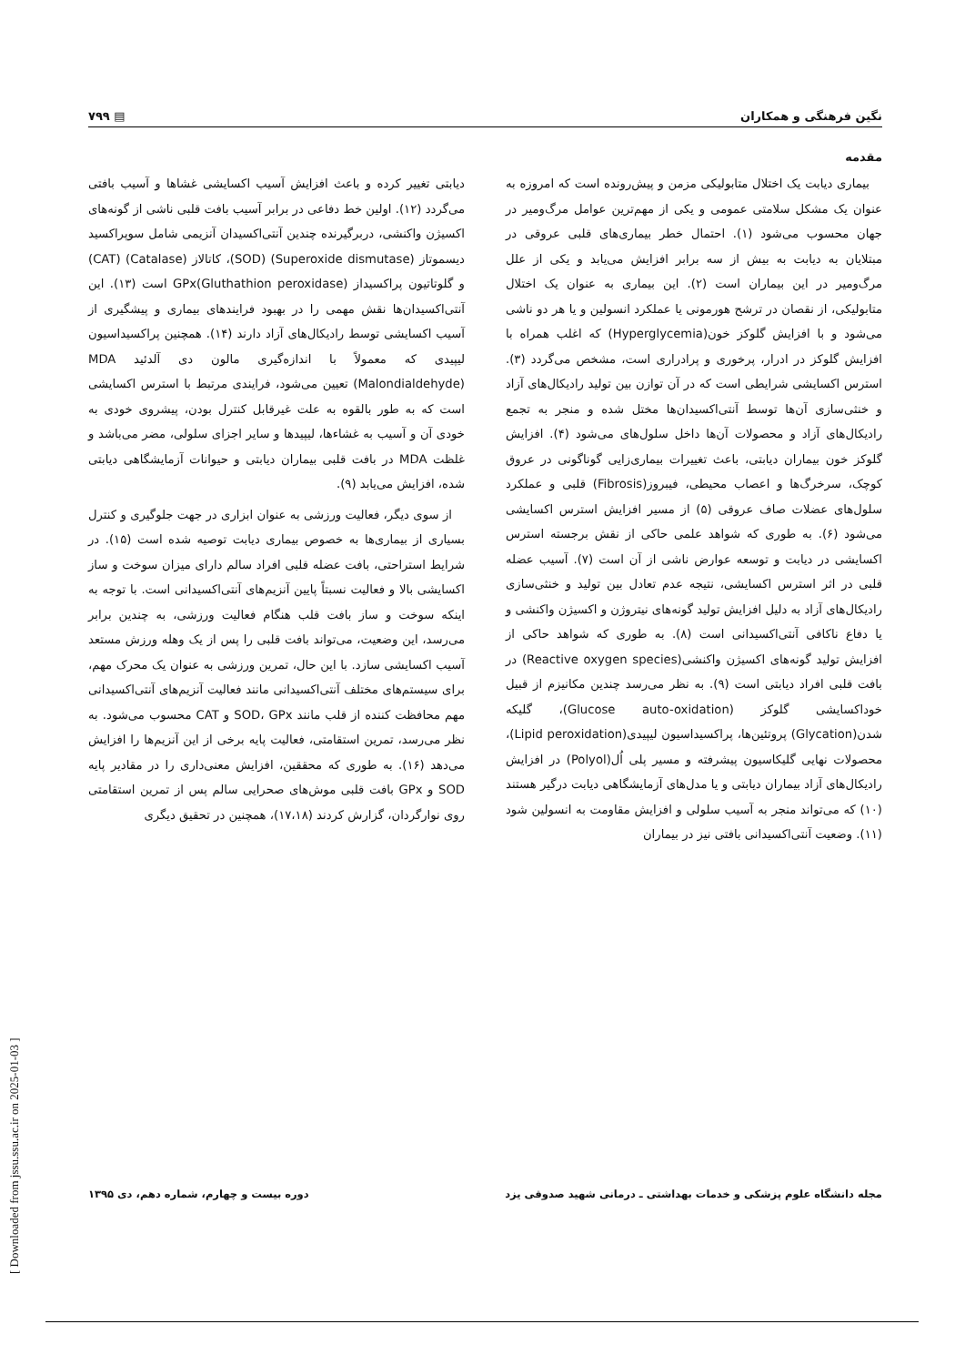نگین فرهنگی و همکاران ▤ ۷۹۹
مقدمه
بیماری دیابت یک اختلال متابولیکی مزمن و پیش‌رونده است که امروزه به عنوان یک مشکل سلامتی عمومی و یکی از مهم‌ترین عوامل مرگ‌ومیر در جهان محسوب می‌شود (۱). احتمال خطر بیماری‌های قلبی عروقی در مبتلایان به دیابت به بیش از سه برابر افزایش می‌یابد و یکی از علل مرگ‌ومیر در این بیماران است (۲). این بیماری به عنوان یک اختلال متابولیکی، از نقصان در ترشح هورمونی یا عملکرد انسولین و یا هر دو ناشی می‌شود و با افزایش گلوکز خون(Hyperglycemia) که اغلب همراه با افزایش گلوکز در ادرار، پرخوری و پرادراری است، مشخص می‌گردد (۳). استرس اکسایشی شرایطی است که در آن توازن بین تولید رادیکال‌های آزاد و خنثی‌سازی آن‌ها توسط آنتی‌اکسیدان‌ها مختل شده و منجر به تجمع رادیکال‌های آزاد و محصولات آن‌ها داخل سلول‌های می‌شود (۴). افزایش گلوکز خون بیماران دیابتی، باعث تغییرات بیماری‌زایی گوناگونی در عروق کوچک، سرخرگ‌ها و اعصاب محیطی، فیبروز(Fibrosis) قلبی و عملکرد سلول‌های عضلات صاف عروقی (۵) از مسیر افزایش استرس اکسایشی می‌شود (۶). به طوری که شواهد علمی حاکی از نقش برجسته استرس اکسایشی در دیابت و توسعه عوارض ناشی از آن است (۷). آسیب عضله قلبی در اثر استرس اکسایشی، نتیجه عدم تعادل بین تولید و خنثی‌سازی رادیکال‌های آزاد به دلیل افزایش تولید گونه‌های نیتروژن و اکسیژن واکنشی و یا دفاع ناکافی آنتی‌اکسیدانی است (۸). به طوری که شواهد حاکی از افزایش تولید گونه‌های اکسیژن واکنشی(Reactive oxygen species) در بافت قلبی افراد دیابتی است (۹). به نظر می‌رسد چندین مکانیزم از قبیل خوداکسایشی گلوکز (Glucose auto-oxidation)، گلیکه شدن(Glycation) پروتئین‌ها، پراکسیداسیون لیپیدی(Lipid peroxidation)، محصولات نهایی گلیکاسیون پیشرفته و مسیر پلی اُل(Polyol) در افزایش رادیکال‌های آزاد بیماران دیابتی و یا مدل‌های آزمایشگاهی دیابت درگیر هستند (۱۰) که می‌تواند منجر به آسیب سلولی و افزایش مقاومت به انسولین شود (۱۱). وضعیت آنتی‌اکسیدانی بافتی نیز در بیماران
دیابتی تغییر کرده و باعث افزایش آسیب اکسایشی غشاها و آسیب بافتی می‌گردد (۱۲). اولین خط دفاعی در برابر آسیب بافت قلبی ناشی از گونه‌های اکسیژن واکنشی، دربرگیرنده چندین آنتی‌اکسیدان آنزیمی شامل سوپراکسید دیسموتاز (Superoxide dismutase) (SOD)، کاتالاز (Catalase) (CAT) و گلوتاتیون پراکسیداز GPx(Gluthathion peroxidase) است (۱۳). این آنتی‌اکسیدان‌ها نقش مهمی را در بهبود فرایندهای بیماری و پیشگیری از آسیب اکسایشی توسط رادیکال‌های آزاد دارند (۱۴). همچنین پراکسیداسیون لیپیدی که معمولاً با اندازه‌گیری مالون دی آلدئید MDA (Malondialdehyde) تعیین می‌شود، فرایندی مرتبط با استرس اکسایشی است که به طور بالقوه به علت غیرقابل کنترل بودن، پیشروی خودی به خودی آن و آسیب به غشاءها، لیپیدها و سایر اجزای سلولی، مضر می‌باشد و غلظت MDA در بافت قلبی بیماران دیابتی و حیوانات آزمایشگاهی دیابتی شده، افزایش می‌یابد (۹).
از سوی دیگر، فعالیت ورزشی به عنوان ابزاری در جهت جلوگیری و کنترل بسیاری از بیماری‌ها به خصوص بیماری دیابت توصیه شده است (۱۵). در شرایط استراحتی، بافت عضله قلبی افراد سالم دارای میزان سوخت و ساز اکسایشی بالا و فعالیت نسبتاً پایین آنزیم‌های آنتی‌اکسیدانی است. با توجه به اینکه سوخت و ساز بافت قلب هنگام فعالیت ورزشی، به چندین برابر می‌رسد، این وضعیت، می‌تواند بافت قلبی را پس از یک وهله ورزش مستعد آسیب اکسایشی سازد. با این حال، تمرین ورزشی به عنوان یک محرک مهم، برای سیستم‌های مختلف آنتی‌اکسیدانی مانند فعالیت آنزیم‌های آنتی‌اکسیدانی مهم محافظت کننده از قلب مانند SOD، GPx و CAT محسوب می‌شود. به نظر می‌رسد، تمرین استقامتی، فعالیت پایه برخی از این آنزیم‌ها را افزایش می‌دهد (۱۶). به طوری که محققین، افزایش معنی‌داری را در مقادیر پایه SOD و GPx بافت قلبی موش‌های صحرایی سالم پس از تمرین استقامتی روی نوارگردان، گزارش کردند (۱۷،۱۸)، همچنین در تحقیق دیگری
مجله دانشگاه علوم پزشکی و خدمات بهداشتی ـ درمانی شهید صدوقی یزد دوره بیست و چهارم، شماره دهم، دی ۱۳۹۵
[ Downloaded from jssu.ssu.ac.ir on 2025-01-03 ]